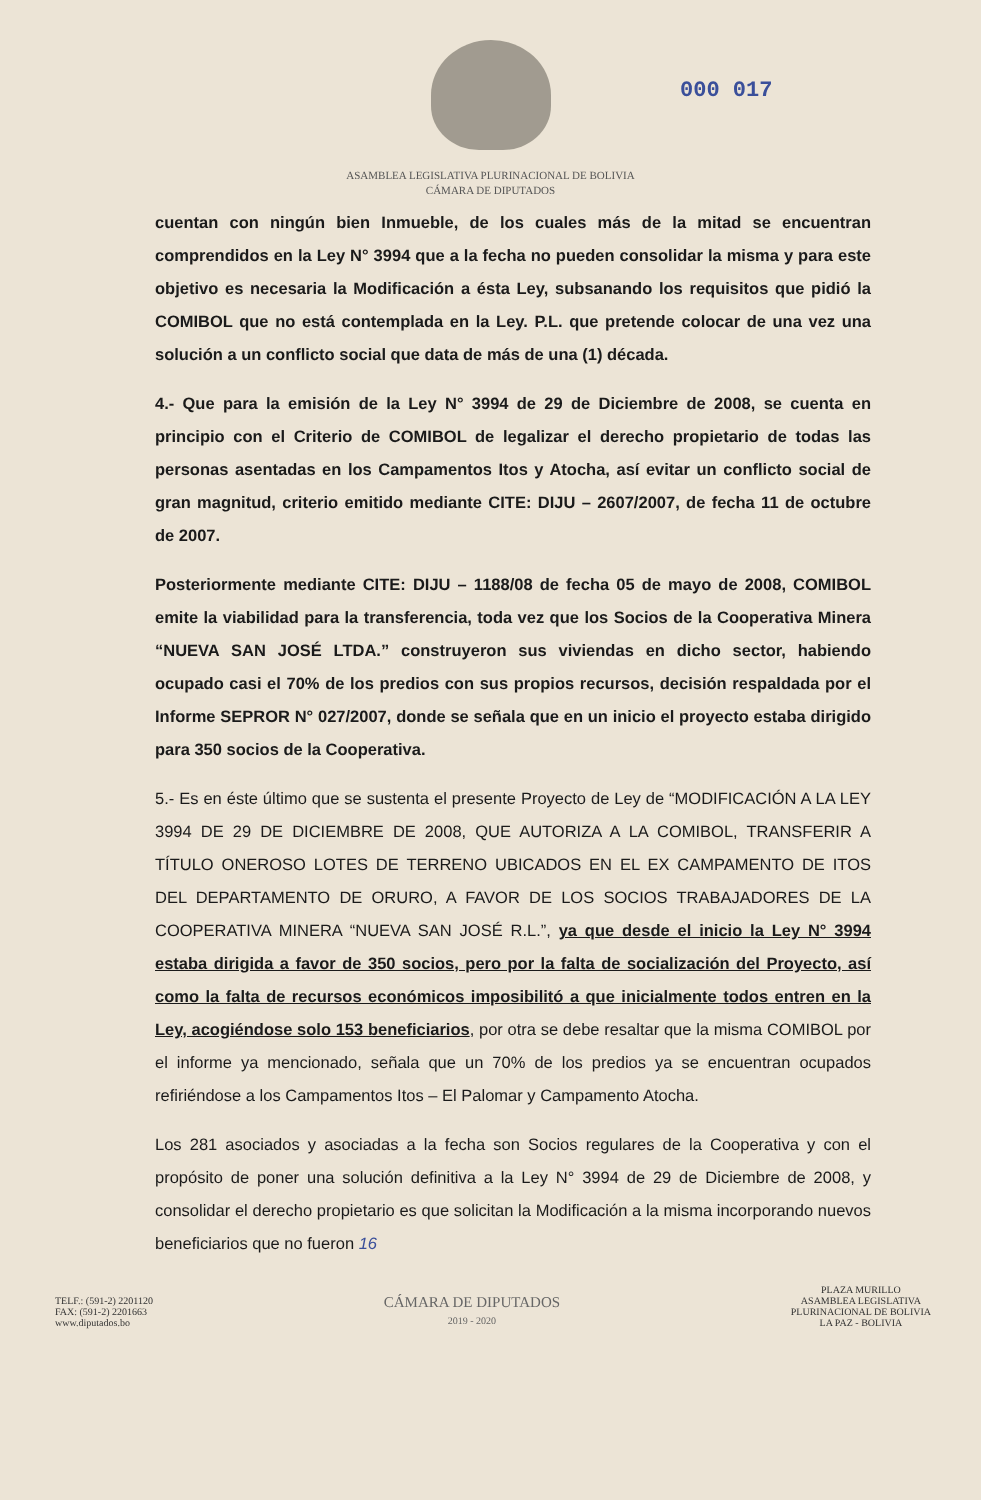ASAMBLEA LEGISLATIVA PLURINACIONAL DE BOLIVIA
CÁMARA DE DIPUTADOS
0‌00 017
cuentan con ningún bien Inmueble, de los cuales más de la mitad se encuentran comprendidos en la Ley N° 3994 que a la fecha no pueden consolidar la misma y para este objetivo es necesaria la Modificación a ésta Ley, subsanando los requisitos que pidió la COMIBOL que no está contemplada en la Ley. P.L. que pretende colocar de una vez una solución a un conflicto social que data de más de una (1) década.
4.- Que para la emisión de la Ley N° 3994 de 29 de Diciembre de 2008, se cuenta en principio con el Criterio de COMIBOL de legalizar el derecho propietario de todas las personas asentadas en los Campamentos Itos y Atocha, así evitar un conflicto social de gran magnitud, criterio emitido mediante CITE: DIJU – 2607/2007, de fecha 11 de octubre de 2007.
Posteriormente mediante CITE: DIJU – 1188/08 de fecha 05 de mayo de 2008, COMIBOL emite la viabilidad para la transferencia, toda vez que los Socios de la Cooperativa Minera “NUEVA SAN JOSÉ LTDA.” construyeron sus viviendas en dicho sector, habiendo ocupado casi el 70% de los predios con sus propios recursos, decisión respaldada por el Informe SEPROR N° 027/2007, donde se señala que en un inicio el proyecto estaba dirigido para 350 socios de la Cooperativa.
5.- Es en éste último que se sustenta el presente Proyecto de Ley de “MODIFICACIÓN A LA LEY 3994 DE 29 DE DICIEMBRE DE 2008, QUE AUTORIZA A LA COMIBOL, TRANSFERIR A TÍTULO ONEROSO LOTES DE TERRENO UBICADOS EN EL EX CAMPAMENTO DE ITOS DEL DEPARTAMENTO DE ORURO, A FAVOR DE LOS SOCIOS TRABAJADORES DE LA COOPERATIVA MINERA “NUEVA SAN JOSÉ R.L.”, ya que desde el inicio la Ley N° 3994 estaba dirigida a favor de 350 socios, pero por la falta de socialización del Proyecto, así como la falta de recursos económicos imposibilitó a que inicialmente todos entren en la Ley, acogiéndose solo 153 beneficiarios, por otra se debe resaltar que la misma COMIBOL por el informe ya mencionado, señala que un 70% de los predios ya se encuentran ocupados refiriéndose a los Campamentos Itos – El Palomar y Campamento Atocha.
Los 281 asociados y asociadas a la fecha son Socios regulares de la Cooperativa y con el propósito de poner una solución definitiva a la Ley N° 3994 de 29 de Diciembre de 2008, y consolidar el derecho propietario es que solicitan la Modificación a la misma incorporando nuevos beneficiarios que no fueron 16
TELF.: (591-2) 2201120
FAX: (591-2) 2201663
www.diputados.bo
CÁMARA DE DIPUTADOS
2019 - 2020
PLAZA MURILLO
ASAMBLEA LEGISLATIVA
PLURINACIONAL DE BOLIVIA
LA PAZ - BOLIVIA